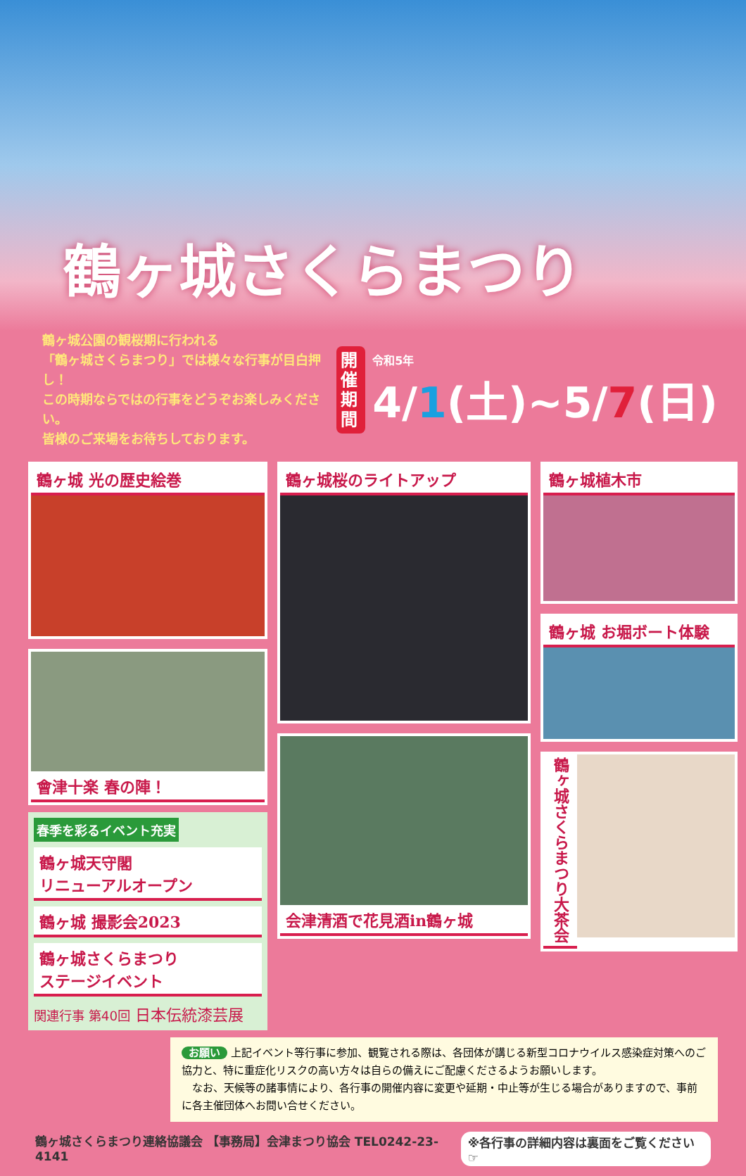鶴ヶ城さくらまつり
鶴ヶ城公園の観桜期に行われる
「鶴ヶ城さくらまつり」では様々な行事が目白押し！
この時期ならではの行事をどうぞお楽しみください。
皆様のご来場をお待ちしております。
開催
期間
令和5年
4/1(土)~5/7(日)
鶴ヶ城 光の歴史絵巻
會津十楽 春の陣！
春季を彩るイベント充実
鶴ヶ城天守閣
リニューアルオープン
鶴ヶ城 撮影会2023
鶴ヶ城さくらまつり
ステージイベント
関連行事 第40回 日本伝統漆芸展
鶴ヶ城桜のライトアップ
会津清酒で花見酒in鶴ヶ城
鶴ヶ城植木市
鶴ヶ城 お堀ボート体験
鶴ヶ城さくらまつり大茶会
お願い 上記イベント等行事に参加、観覧される際は、各団体が講じる新型コロナウイルス感染症対策へのご協力と、特に重症化リスクの高い方々は自らの備えにご配慮くださるようお願いします。
　なお、天候等の諸事情により、各行事の開催内容に変更や延期・中止等が生じる場合がありますので、事前に各主催団体へお問い合せください。
鶴ヶ城さくらまつり連絡協議会 【事務局】会津まつり協会 TEL0242-23-4141 ※各行事の詳細内容は裏面をご覧ください ☞